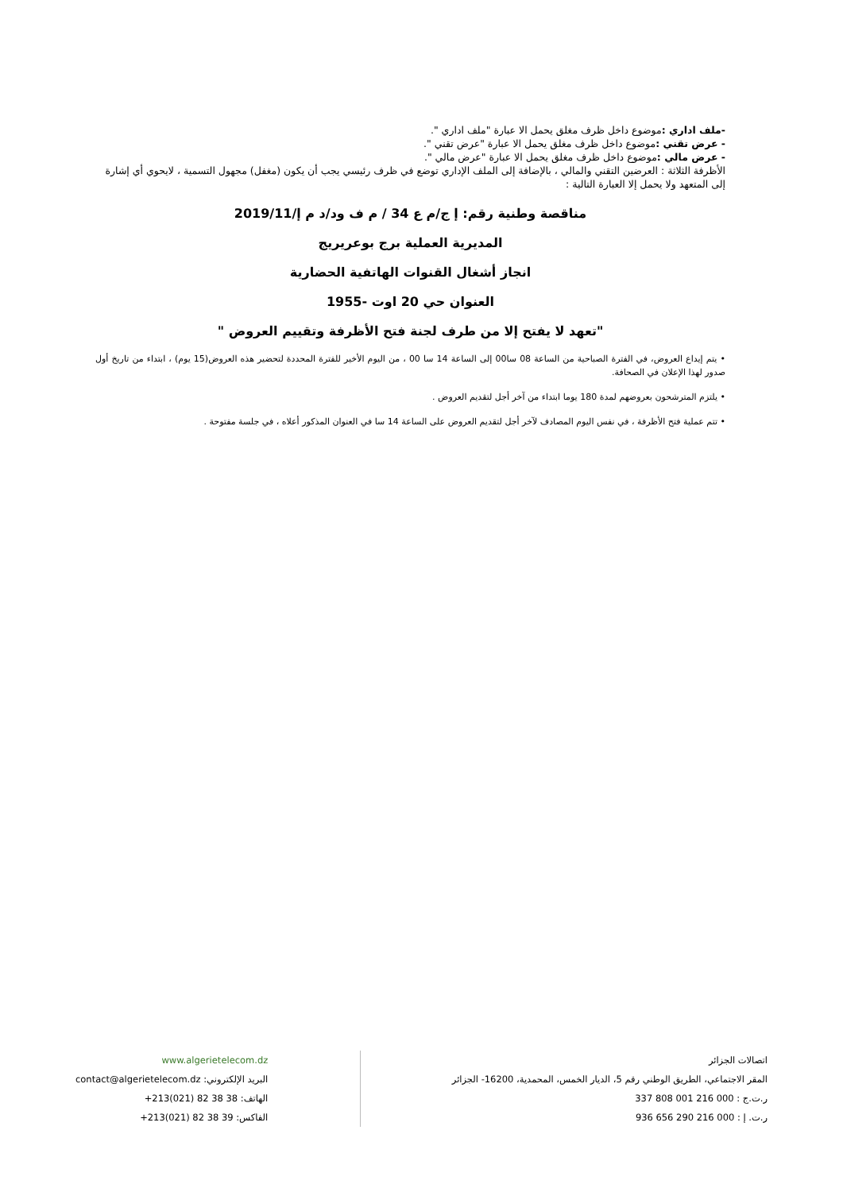-ملف اداري : موضوع داخل ظرف مغلق يحمل الا عبارة "ملف اداري ".
- عرض تقني : موضوع داخل ظرف مغلق يحمل الا عبارة "عرض تقني ".
- عرض مالي : موضوع داخل ظرف مغلق يحمل الا عبارة "عرض مالي ".
الأظرفة الثلاثة : العرضين التقني والمالي ، بالإضافة إلى الملف الإداري توضع في ظرف رئيسي يجب أن يكون (مغفل) مجهول التسمية ، لايحوي أي إشارة إلى المتعهد ولا يحمل إلا العبارة التالية :
مناقصة وطنية رقم: إ ج/م ع 34 / م ف ود/د م إ/2019/11
المديرية العملية برج بوعريريج
انجاز أشغال القنوات الهاتفية الحضارية
العنوان حي 20 اوت -1955
"تعهد لا يفتح إلا من طرف لجنة فتح الأظرفة وتقييم العروض "
• يتم إيداع العروض، في الفترة الصباحية من الساعة 08 سا00 إلى الساعة 14 سا 00 ، من اليوم الأخير للفترة المحددة لتحضير هذه العروض(15 يوم) ، ابتداء من تاريخ أول صدور لهذا الإعلان في الصحافة.
• يلتزم المترشحون بعروضهم لمدة 180 يوما ابتداء من آخر أجل لتقديم العروض .
• تتم عملية فتح الأظرفة ، في نفس اليوم المصادف لآخر أجل لتقديم العروض على الساعة 14 سا في العنوان المذكور أعلاه ، في جلسة مفتوحة .
اتصالات الجزائر
المقر الاجتماعي، الطريق الوطني رقم 5، الديار الخمس، المحمدية، 16200- الجزائر
ر.ت.ج : 000 216 001 808 337
ر.ت. إ : 000 216 290 656 936
www.algerietelecom.dz
البريد الإلكتروني: contact@algerietelecom.dz
الهاتف: 38 38 82 (021)213+
الفاكس: 39 38 82 (021)213+